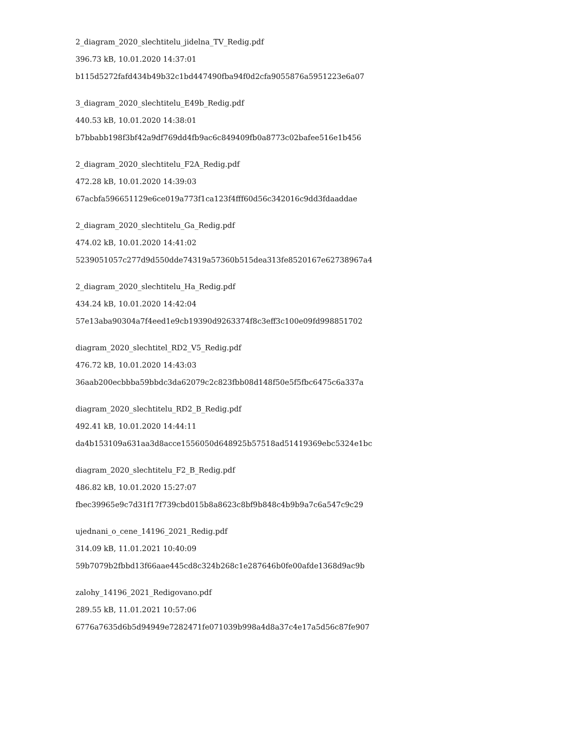2_diagram_2020_slechtitelu_jidelna_TV_Redig.pdf
396.73 kB, 10.01.2020 14:37:01
b115d5272fafd434b49b32c1bd447490fba94f0d2cfa9055876a5951223e6a07
3_diagram_2020_slechtitelu_E49b_Redig.pdf
440.53 kB, 10.01.2020 14:38:01
b7bbabb198f3bf42a9df769dd4fb9ac6c849409fb0a8773c02bafee516e1b456
2_diagram_2020_slechtitelu_F2A_Redig.pdf
472.28 kB, 10.01.2020 14:39:03
67acbfa596651129e6ce019a773f1ca123f4fff60d56c342016c9dd3fdaaddae
2_diagram_2020_slechtitelu_Ga_Redig.pdf
474.02 kB, 10.01.2020 14:41:02
5239051057c277d9d550dde74319a57360b515dea313fe8520167e62738967a4
2_diagram_2020_slechtitelu_Ha_Redig.pdf
434.24 kB, 10.01.2020 14:42:04
57e13aba90304a7f4eed1e9cb19390d9263374f8c3eff3c100e09fd998851702
diagram_2020_slechtitel_RD2_V5_Redig.pdf
476.72 kB, 10.01.2020 14:43:03
36aab200ecbbba59bbdc3da62079c2c823fbb08d148f50e5f5fbc6475c6a337a
diagram_2020_slechtitelu_RD2_B_Redig.pdf
492.41 kB, 10.01.2020 14:44:11
da4b153109a631aa3d8acce1556050d648925b57518ad51419369ebc5324e1bc
diagram_2020_slechtitelu_F2_B_Redig.pdf
486.82 kB, 10.01.2020 15:27:07
fbec39965e9c7d31f17f739cbd015b8a8623c8bf9b848c4b9b9a7c6a547c9c29
ujednani_o_cene_14196_2021_Redig.pdf
314.09 kB, 11.01.2021 10:40:09
59b7079b2fbbd13f66aae445cd8c324b268c1e287646b0fe00afde1368d9ac9b
zalohy_14196_2021_Redigovano.pdf
289.55 kB, 11.01.2021 10:57:06
6776a7635d6b5d94949e7282471fe071039b998a4d8a37c4e17a5d56c87fe907